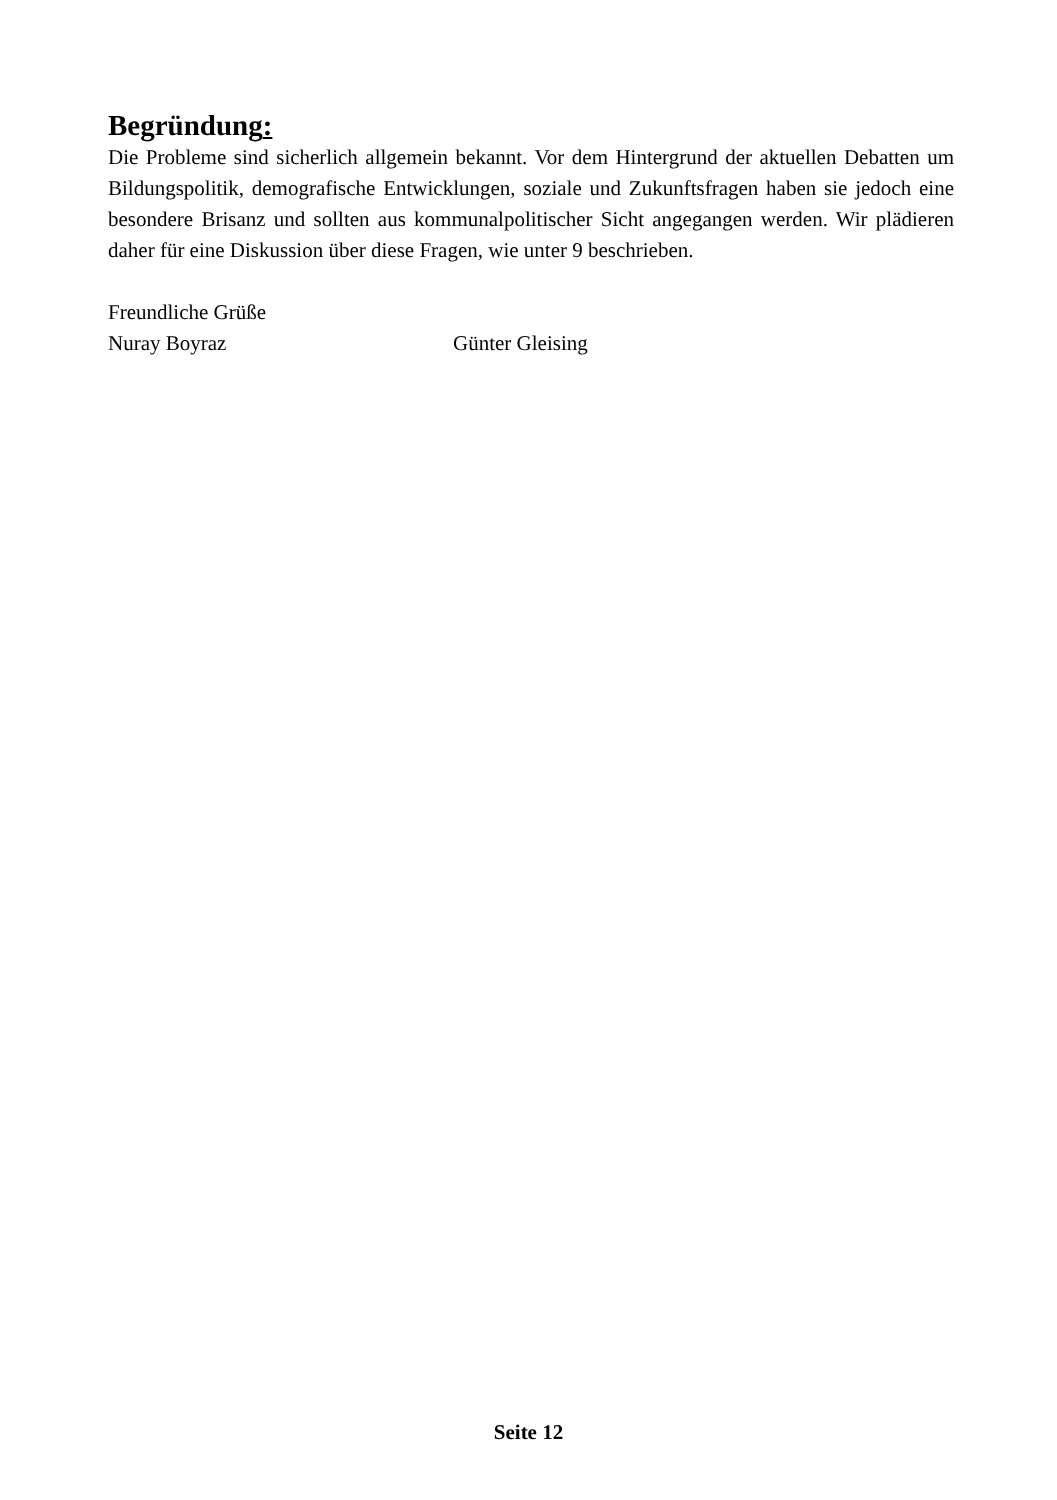Begründung:
Die Probleme sind sicherlich allgemein bekannt. Vor dem Hintergrund der aktuel­len Debatten um Bildungspolitik, demografische Entwicklungen, soziale und Zukunftsfragen haben sie jedoch eine besondere Brisanz und sollten aus kommu­nalpolitischer Sicht angegangen werden. Wir plädieren daher für eine Diskussion über diese Fragen, wie unter 9 beschrieben.
Freundliche Grüße
Nuray Boyraz Günter Gleising
Seite 12